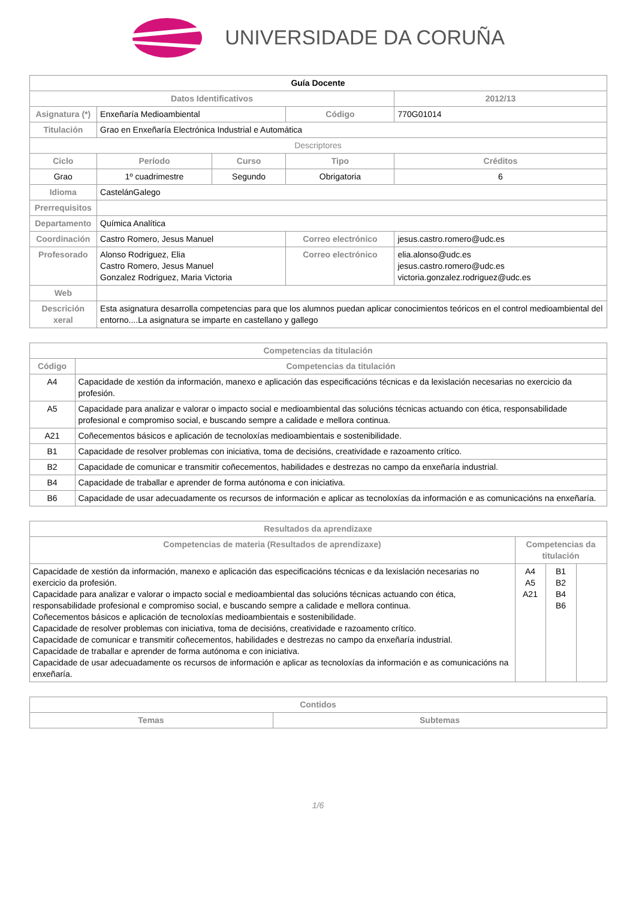UNIVERSIDADE DA CORUÑA
| Guía Docente | | | | | |
| Datos Identificativos | | | | | 2012/13 |
| Asignatura (*) | Enxeñaría Medioambiental | | Código | | 770G01014 |
| Titulación | Grao en Enxeñaría Electrónica Industrial e Automática | | | | |
| Descriptores | | | | | |
| Ciclo | Período | Curso | Tipo | Créditos | |
| Grao | 1º cuadrimestre | Segundo | Obrigatoria | 6 | |
| Idioma | CastelánGalego | | | | |
| Prerrequisitos | | | | | |
| Departamento | Química Analítica | | | | |
| Coordinación | Castro Romero, Jesus Manuel | | Correo electrónico | jesus.castro.romero@udc.es | |
| Profesorado | Alonso Rodriguez, Elia Castro Romero, Jesus Manuel Gonzalez Rodriguez, Maria Victoria | | Correo electrónico | elia.alonso@udc.es jesus.castro.romero@udc.es victoria.gonzalez.rodriguez@udc.es | |
| Web | | | | | |
| Descrición xeral | Esta asignatura desarrolla competencias para que los alumnos puedan aplicar conocimientos teóricos en el control medioambiental del entorno....La asignatura se imparte en castellano y gallego | | | | |
| Competencias da titulación | |
| --- | --- |
| Código | Competencias da titulación |
| A4 | Capacidade de xestión da información, manexo e aplicación das especificacións técnicas e da lexislación necesarias no exercicio da profesión. |
| A5 | Capacidade para analizar e valorar o impacto social e medioambiental das solucións técnicas actuando con ética, responsabilidade profesional e compromiso social, e buscando sempre a calidade e mellora continua. |
| A21 | Coñecementos básicos e aplicación de tecnoloxías medioambientais e sostenibilidade. |
| B1 | Capacidade de resolver problemas con iniciativa, toma de decisións, creatividade e razoamento crítico. |
| B2 | Capacidade de comunicar e transmitir coñecementos, habilidades e destrezas no campo da enxeñaría industrial. |
| B4 | Capacidade de traballar e aprender de forma autónoma e con iniciativa. |
| B6 | Capacidade de usar adecuadamente os recursos de información e aplicar as tecnoloxías da información e as comunicacións na enxeñaría. |
| Resultados da aprendizaxe | | | |
| --- | --- | --- | --- |
| Competencias de materia (Resultados de aprendizaxe) | Competencias da titulación | | |
| Capacidade de xestión da información, manexo e aplicación das especificacións técnicas e da lexislación necesarias no exercicio da profesión. Capacidade para analizar e valorar o impacto social e medioambiental das solucións técnicas actuando con ética, responsabilidade profesional e compromiso social, e buscando sempre a calidade e mellora continua. Coñecementos básicos e aplicación de tecnoloxías medioambientais e sostenibilidade. Capacidade de resolver problemas con iniciativa, toma de decisións, creatividade e razoamento crítico. Capacidade de comunicar e transmitir coñecementos, habilidades e destrezas no campo da enxeñaría industrial. Capacidade de traballar e aprender de forma autónoma e con iniciativa. Capacidade de usar adecuadamente os recursos de información e aplicar as tecnoloxías da información e as comunicacións na enxeñaría. | A4 A5 A21 | B1 B2 B4 B6 | |
| Contidos | |
| --- | --- |
| Temas | Subtemas |
1/6